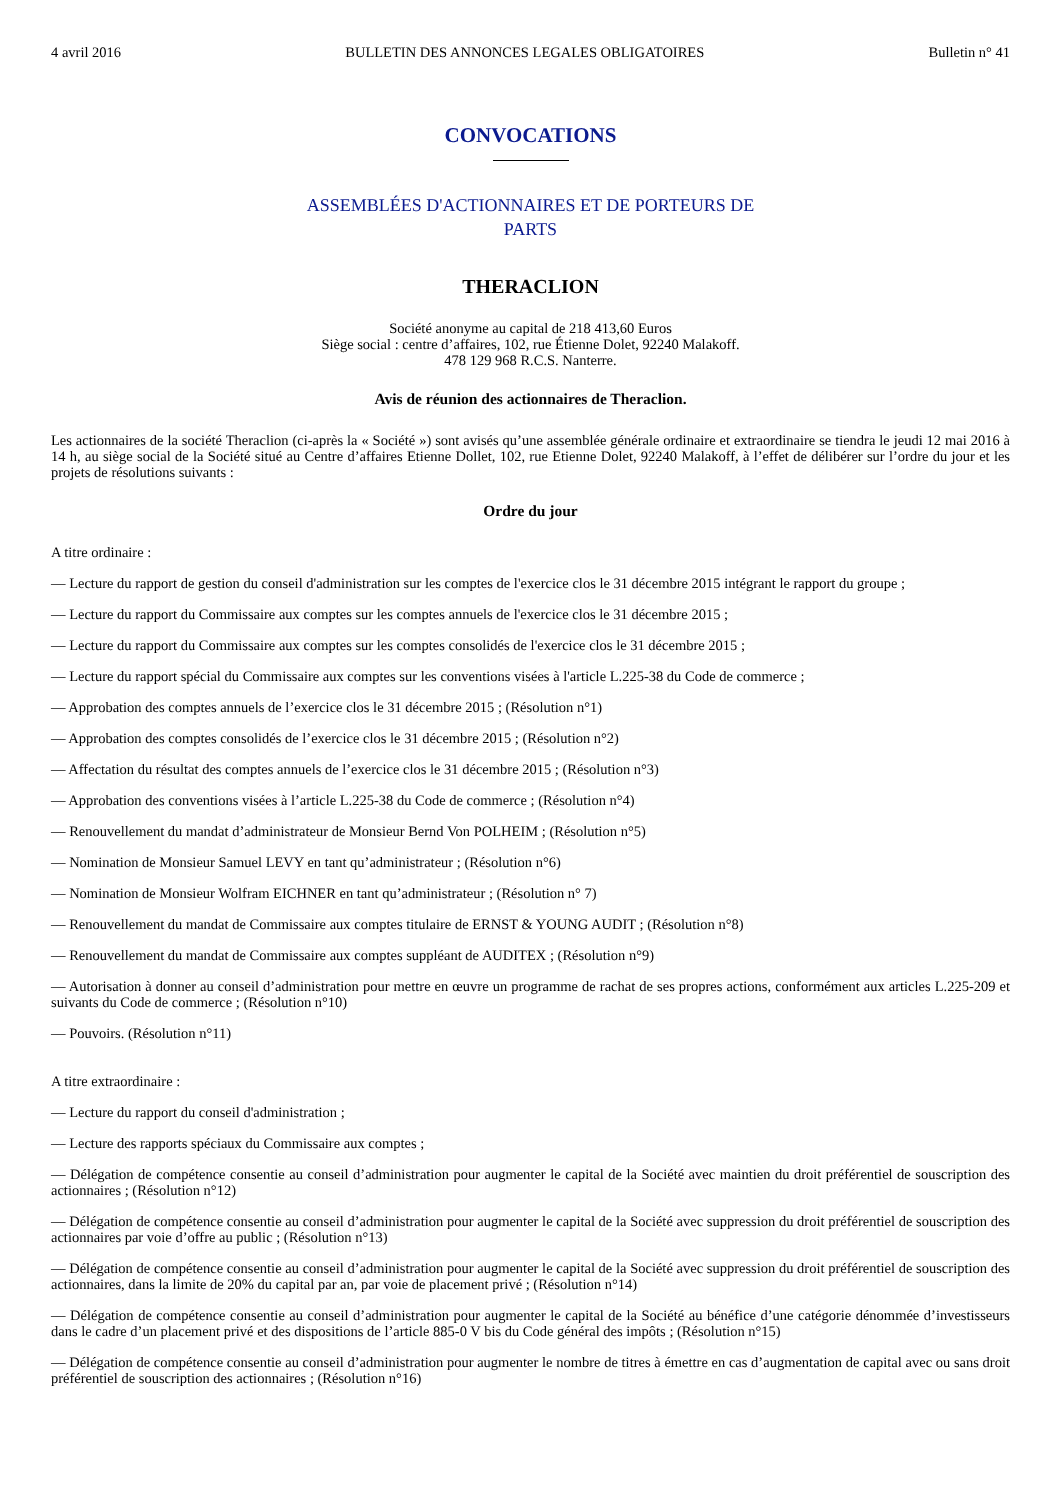4 avril 2016 BULLETIN DES ANNONCES LEGALES OBLIGATOIRES Bulletin n° 41
CONVOCATIONS
ASSEMBLÉES D'ACTIONNAIRES ET DE PORTEURS DE
PARTS
THERACLION
Société anonyme au capital de 218 413,60 Euros
Siège social : centre d’affaires, 102, rue Étienne Dolet, 92240 Malakoff.
478 129 968 R.C.S. Nanterre.
Avis de réunion des actionnaires de Theraclion.
Les actionnaires de la société Theraclion (ci-après la « Société ») sont avisés qu’une assemblée générale ordinaire et extraordinaire se tiendra le jeudi 12 mai 2016 à 14 h, au siège social de la Société situé au Centre d’affaires Etienne Dollet, 102, rue Etienne Dolet, 92240 Malakoff, à l’effet de délibérer sur l’ordre du jour et les projets de résolutions suivants :
Ordre du jour
A titre ordinaire :
— Lecture du rapport de gestion du conseil d'administration sur les comptes de l'exercice clos le 31 décembre 2015 intégrant le rapport du groupe ;
— Lecture du rapport du Commissaire aux comptes sur les comptes annuels de l'exercice clos le 31 décembre 2015 ;
— Lecture du rapport du Commissaire aux comptes sur les comptes consolidés de l'exercice clos le 31 décembre 2015 ;
— Lecture du rapport spécial du Commissaire aux comptes sur les conventions visées à l'article L.225-38 du Code de commerce ;
— Approbation des comptes annuels de l’exercice clos le 31 décembre 2015 ; (Résolution n°1)
— Approbation des comptes consolidés de l’exercice clos le 31 décembre 2015 ; (Résolution n°2)
— Affectation du résultat des comptes annuels de l’exercice clos le 31 décembre 2015 ; (Résolution n°3)
— Approbation des conventions visées à l’article L.225-38 du Code de commerce ; (Résolution n°4)
— Renouvellement du mandat d’administrateur de Monsieur Bernd Von POLHEIM ; (Résolution n°5)
— Nomination de Monsieur Samuel LEVY en tant qu’administrateur ; (Résolution n°6)
— Nomination de Monsieur Wolfram EICHNER en tant qu’administrateur ; (Résolution n° 7)
— Renouvellement du mandat de Commissaire aux comptes titulaire de ERNST & YOUNG AUDIT ; (Résolution n°8)
— Renouvellement du mandat de Commissaire aux comptes suppléant de AUDITEX ; (Résolution n°9)
— Autorisation à donner au conseil d’administration pour mettre en œuvre un programme de rachat de ses propres actions, conformément aux articles L.225-209 et suivants du Code de commerce ; (Résolution n°10)
— Pouvoirs. (Résolution n°11)
A titre extraordinaire :
— Lecture du rapport du conseil d'administration ;
— Lecture des rapports spéciaux du Commissaire aux comptes ;
— Délégation de compétence consentie au conseil d’administration pour augmenter le capital de la Société avec maintien du droit préférentiel de souscription des actionnaires ; (Résolution n°12)
— Délégation de compétence consentie au conseil d’administration pour augmenter le capital de la Société avec suppression du droit préférentiel de souscription des actionnaires par voie d’offre au public ; (Résolution n°13)
— Délégation de compétence consentie au conseil d’administration pour augmenter le capital de la Société avec suppression du droit préférentiel de souscription des actionnaires, dans la limite de 20% du capital par an, par voie de placement privé ; (Résolution n°14)
— Délégation de compétence consentie au conseil d’administration pour augmenter le capital de la Société au bénéfice d’une catégorie dénommée d’investisseurs dans le cadre d’un placement privé et des dispositions de l’article 885-0 V bis du Code général des impôts ; (Résolution n°15)
— Délégation de compétence consentie au conseil d’administration pour augmenter le nombre de titres à émettre en cas d’augmentation de capital avec ou sans droit préférentiel de souscription des actionnaires ; (Résolution n°16)